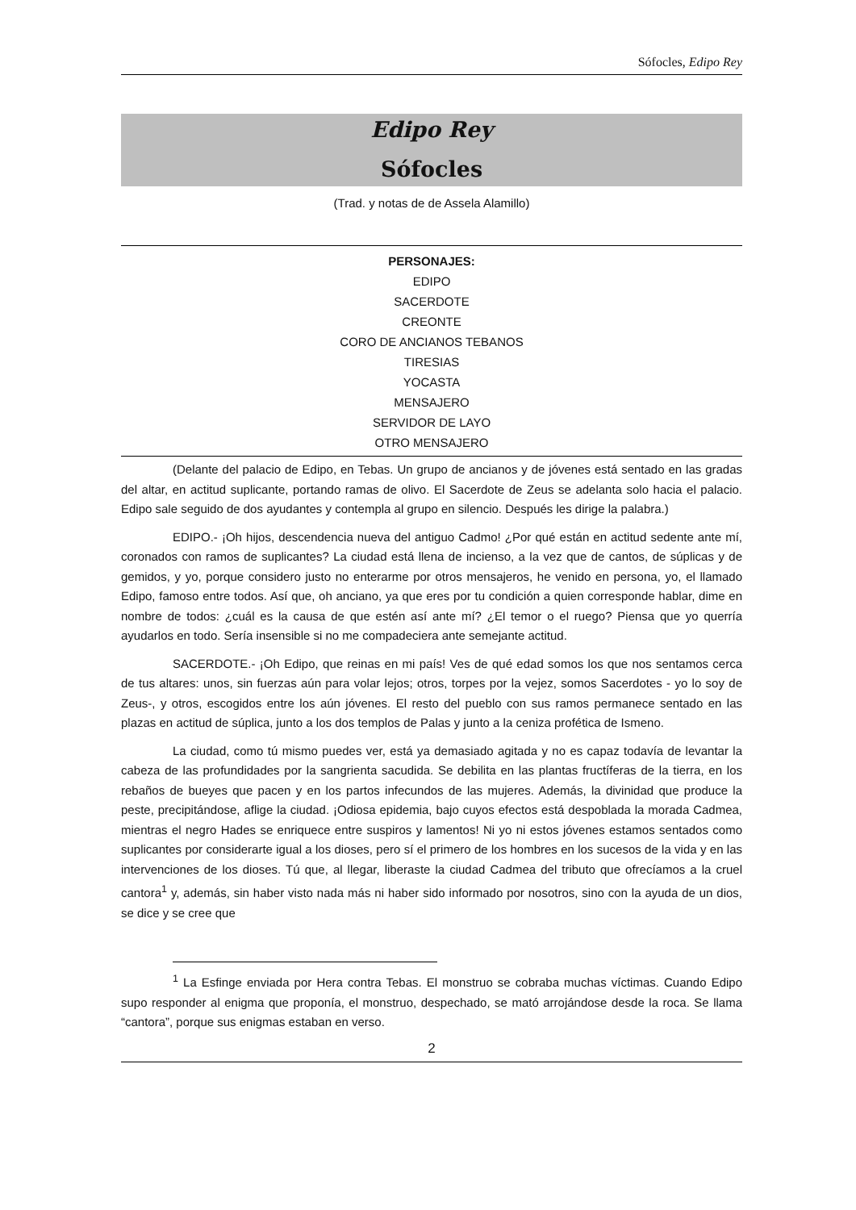Sófocles, Edipo Rey
Edipo Rey
Sófocles
(Trad. y notas de de Assela Alamillo)
PERSONAJES:
EDIPO
SACERDOTE
CREONTE
CORO DE ANCIANOS TEBANOS
TIRESIAS
YOCASTA
MENSAJERO
SERVIDOR DE LAYO
OTRO MENSAJERO
(Delante del palacio de Edipo, en Tebas. Un grupo de ancianos y de jóvenes está sentado en las gradas del altar, en actitud suplicante, portando ramas de olivo. El Sacerdote de Zeus se adelanta solo hacia el palacio. Edipo sale seguido de dos ayudantes y contempla al grupo en silencio. Después les dirige la palabra.)
EDIPO.- ¡Oh hijos, descendencia nueva del antiguo Cadmo! ¿Por qué están en actitud sedente ante mí, coronados con ramos de suplicantes? La ciudad está llena de incienso, a la vez que de cantos, de súplicas y de gemidos, y yo, porque considero justo no enterarme por otros mensajeros, he venido en persona, yo, el llamado Edipo, famoso entre todos. Así que, oh anciano, ya que eres por tu condición a quien corresponde hablar, dime en nombre de todos: ¿cuál es la causa de que estén así ante mí? ¿El temor o el ruego? Piensa que yo querría ayudarlos en todo. Sería insensible si no me compadeciera ante semejante actitud.
SACERDOTE.- ¡Oh Edipo, que reinas en mi país! Ves de qué edad somos los que nos sentamos cerca de tus altares: unos, sin fuerzas aún para volar lejos; otros, torpes por la vejez, somos Sacerdotes - yo lo soy de Zeus-, y otros, escogidos entre los aún jóvenes. El resto del pueblo con sus ramos permanece sentado en las plazas en actitud de súplica, junto a los dos templos de Palas y junto a la ceniza profética de Ismeno.
La ciudad, como tú mismo puedes ver, está ya demasiado agitada y no es capaz todavía de levantar la cabeza de las profundidades por la sangrienta sacudida. Se debilita en las plantas fructíferas de la tierra, en los rebaños de bueyes que pacen y en los partos infecundos de las mujeres. Además, la divinidad que produce la peste, precipitándose, aflige la ciudad. ¡Odiosa epidemia, bajo cuyos efectos está despoblada la morada Cadmea, mientras el negro Hades se enriquece entre suspiros y lamentos! Ni yo ni estos jóvenes estamos sentados como suplicantes por considerarte igual a los dioses, pero sí el primero de los hombres en los sucesos de la vida y en las intervenciones de los dioses. Tú que, al llegar, liberaste la ciudad Cadmea del tributo que ofrecíamos a la cruel cantora<sup>1</sup> y, además, sin haber visto nada más ni haber sido informado por nosotros, sino con la ayuda de un dios, se dice y se cree que
<sup>1</sup> La Esfinge enviada por Hera contra Tebas. El monstruo se cobraba muchas víctimas. Cuando Edipo supo responder al enigma que proponía, el monstruo, despechado, se mató arrojándose desde la roca. Se llama “cantora”, porque sus enigmas estaban en verso.
2